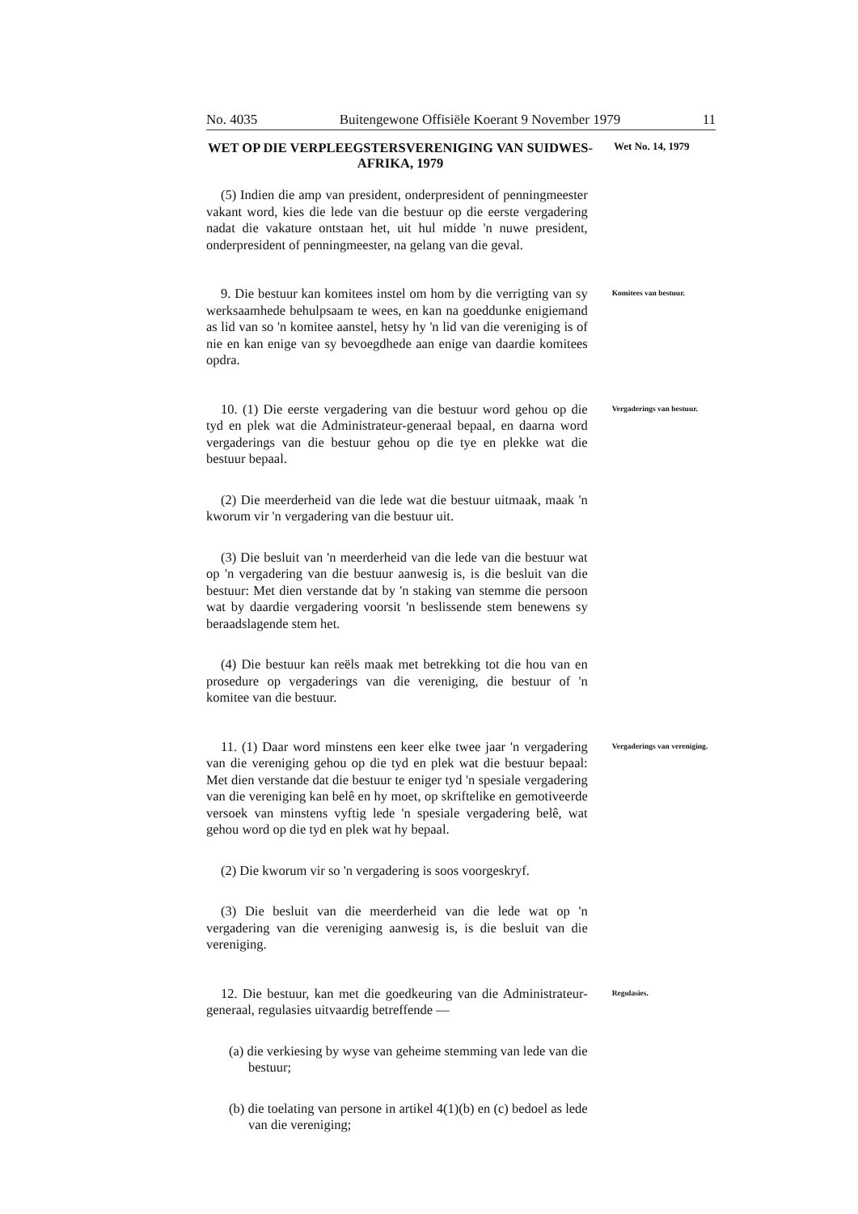No. 4035 Buitengewone Offisiële Koerant 9 November 1979 11
WET OP DIE VERPLEEGSTERSVERENIGING VAN SUIDWES-AFRIKA, 1979
Wet No. 14, 1979
(5) Indien die amp van president, onderpresident of penningmeester vakant word, kies die lede van die bestuur op die eerste vergadering nadat die vakature ontstaan het, uit hul midde 'n nuwe president, onderpresident of penningmeester, na gelang van die geval.
9. Die bestuur kan komitees instel om hom by die verrigting van sy werksaamhede behulpsaam te wees, en kan na goeddunke enigiemand as lid van so 'n komitee aanstel, hetsy hy 'n lid van die vereniging is of nie en kan enige van sy bevoegdhede aan enige van daardie komitees opdra.
Komitees van bestuur.
10. (1) Die eerste vergadering van die bestuur word gehou op die tyd en plek wat die Administrateur-generaal bepaal, en daarna word vergaderings van die bestuur gehou op die tye en plekke wat die bestuur bepaal.
Vergaderings van bestuur.
(2) Die meerderheid van die lede wat die bestuur uitmaak, maak 'n kworum vir 'n vergadering van die bestuur uit.
(3) Die besluit van 'n meerderheid van die lede van die bestuur wat op 'n vergadering van die bestuur aanwesig is, is die besluit van die bestuur: Met dien verstande dat by 'n staking van stemme die persoon wat by daardie vergadering voorsit 'n beslissende stem benewens sy beraadslagende stem het.
(4) Die bestuur kan reëls maak met betrekking tot die hou van en prosedure op vergaderings van die vereniging, die bestuur of 'n komitee van die bestuur.
11. (1) Daar word minstens een keer elke twee jaar 'n vergadering van die vereniging gehou op die tyd en plek wat die bestuur bepaal: Met dien verstande dat die bestuur te eniger tyd 'n spesiale vergadering van die vereniging kan belê en hy moet, op skriftelike en gemotiveerde versoek van minstens vyftig lede 'n spesiale vergadering belê, wat gehou word op die tyd en plek wat hy bepaal.
Vergaderings van vereniging.
(2) Die kworum vir so 'n vergadering is soos voorgeskryf.
(3) Die besluit van die meerderheid van die lede wat op 'n vergadering van die vereniging aanwesig is, is die besluit van die vereniging.
12. Die bestuur, kan met die goedkeuring van die Administrateur-generaal, regulasies uitvaardig betreffende —
Regulasies.
(a) die verkiesing by wyse van geheime stemming van lede van die bestuur;
(b) die toelating van persone in artikel 4(1)(b) en (c) bedoel as lede van die vereniging;